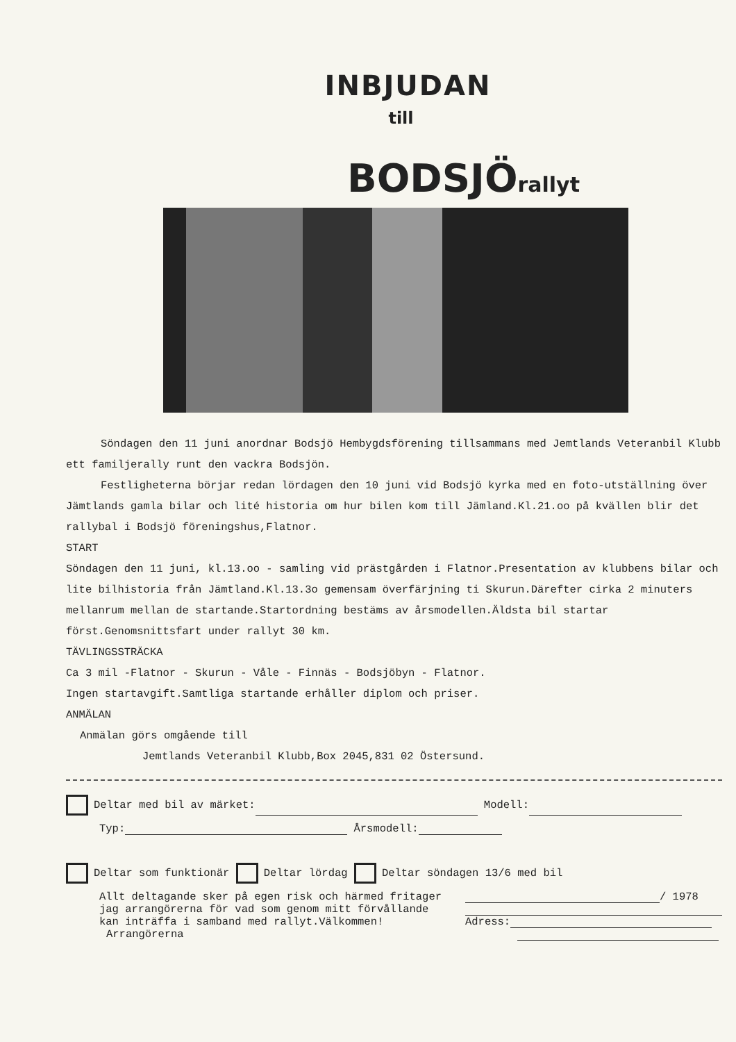INBJUDAN
till
BODSJÖrallyt
Söndagen den 11 juni anordnar Bodsjö Hembygdsförening tillsammans med Jemtlands Veteranbil Klubb ett familjerally runt den vackra Bodsjön.
Festligheterna börjar redan lördagen den 10 juni vid Bodsjö kyrka med en foto-utställning över Jämtlands gamla bilar och lité historia om hur bilen kom till Jämland.Kl.21.oo på kvällen blir det rallybal i Bodsjö föreningshus,Flatnor.
START
Söndagen den 11 juni, kl.13.oo - samling vid prästgården i Flatnor.Presentation av klubbens bilar och lite bilhistoria från Jämtland.Kl.13.3o gemensam överfärjning ti Skurun.Därefter cirka 2 minuters mellanrum mellan de startande.Startordning bestäms av årsmodellen.Äldsta bil startar först.Genomsnittsfart under rallyt 30 km.
TÄVLINGSSTRÄCKA
Ca 3 mil -Flatnor - Skurun - Våle - Finnäs - Bodsjöbyn - Flatnor.
Ingen startavgift.Samtliga startande erhåller diplom och priser.
ANMÄLAN
Anmälan görs omgående till
Jemtlands Veteranbil Klubb,Box 2045,831 02 Östersund.
Deltar med bil av märket: Modell:
Typ: Årsmodell:
Deltar som funktionär Deltar lördag Deltar söndagen 13/6 med bil
Allt deltagande sker på egen risk och härmed fritager jag arrangörerna för vad som genom mitt förvållande kan inträffa i samband med rallyt.Välkommen! Arrangörerna
/ 1978
Adress: